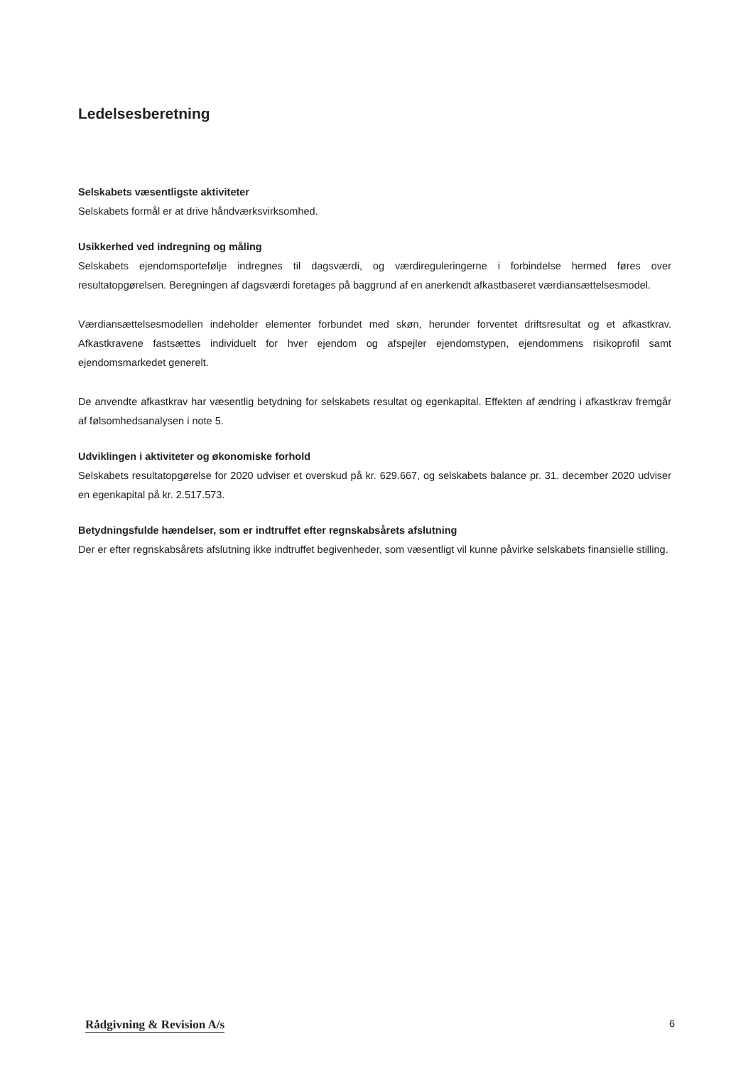Ledelsesberetning
Selskabets væsentligste aktiviteter
Selskabets formål er at drive håndværksvirksomhed.
Usikkerhed ved indregning og måling
Selskabets ejendomsportefølje indregnes til dagsværdi, og værdireguleringerne i forbindelse hermed føres over resultatopgørelsen. Beregningen af dagsværdi foretages på baggrund af en anerkendt afkastbaseret værdiansættelsesmodel.
Værdiansættelsesmodellen indeholder elementer forbundet med skøn, herunder forventet driftsresultat og et afkastkrav. Afkastkravene fastsættes individuelt for hver ejendom og afspejler ejendomstypen, ejendommens risikoprofil samt ejendomsmarkedet generelt.
De anvendte afkastkrav har væsentlig betydning for selskabets resultat og egenkapital. Effekten af ændring i afkastkrav fremgår af følsomhedsanalysen i note 5.
Udviklingen i aktiviteter og økonomiske forhold
Selskabets resultatopgørelse for 2020 udviser et overskud på kr. 629.667, og selskabets balance pr. 31. december 2020 udviser en egenkapital på kr. 2.517.573.
Betydningsfulde hændelser, som er indtruffet efter regnskabsårets afslutning
Der er efter regnskabsårets afslutning ikke indtruffet begivenheder, som væsentligt vil kunne påvirke selskabets finansielle stilling.
Rådgivning & Revision A/s 6